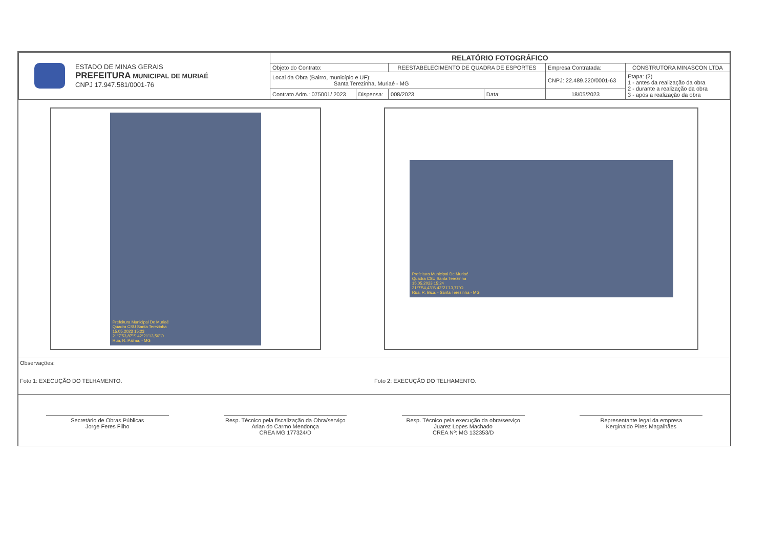| ESTADO DE MINAS GERAIS PREFEITURA MUNICIPAL DE MURIAÉ CNPJ 17.947.581/0001-76 | RELATÓRIO FOTOGRÁFICO | | | | | |
| | Objeto do Contrato: | | REESTABELECIMENTO DE QUADRA DE ESPORTES | | Empresa Contratada: | CONSTRUTORA MINASCON LTDA |
| | Local da Obra (Bairro, município e UF): Santa Terezinha, Muriaé - MG | | | | CNPJ: 22.489.220/0001-63 | Etapa: (2) 1 - antes da realização da obra 2 - durante a realização da obra 3 - após a realização da obra |
| | Contrato Adm.: 075001/ 2023 | Dispensa: | 008/2023 | Data: | 18/05/2023 | |
Prefeitura Municipal De Muriaé
Quadra CSU Santa Terezinha
15.05.2023 15:23
21°7'53,87"S 42°21'13,56"O
Rua, R. Palma, - MG
Prefeitura Municipal De Muriaé
Quadra CSU Santa Terezinha
15.05.2023 15:24
21°7'54,43"S 42°21'13,77"O
Rua, R. Bica, - Santa Terezinha - MG
Observações:
Foto 1: EXECUÇÃO DO TELHAMENTO.
Foto 2: EXECUÇÃO DO TELHAMENTO.
Secretário de Obras Públicas
Jorge Feres Filho
Resp. Técnico pela fiscalização da Obra/serviço
Arlan do Carmo Mendonça
CREA MG 177324/D
Resp. Técnico pela execução da obra/serviço
Juarez Lopes Machado
CREA Nº: MG 132353/D
Representante legal da empresa
Kerginaldo Pires Magalhães